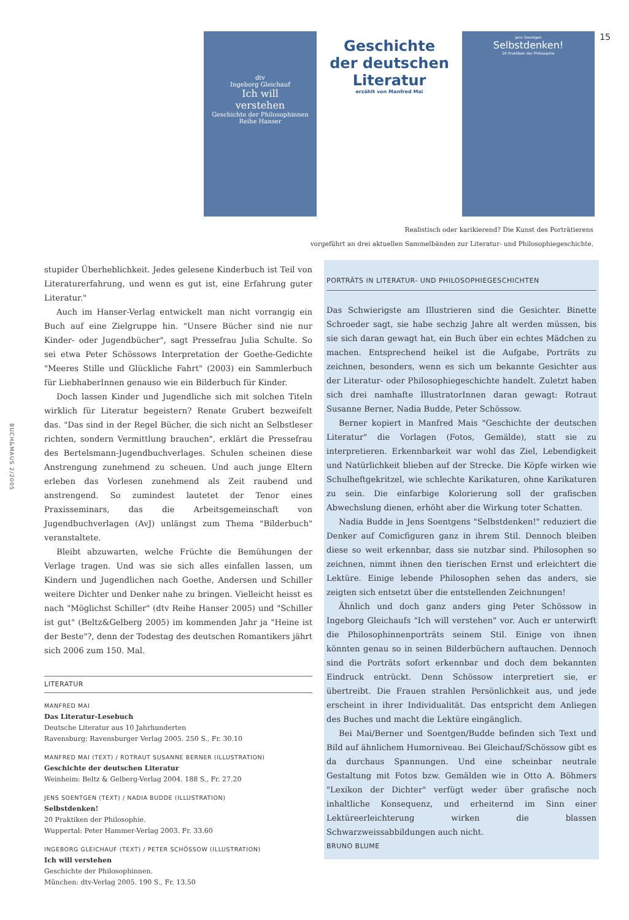15
BUCH&MAUS 2/2005
dtv
Ingeborg Gleichauf
Ich will
verstehen
Geschichte der Philosophinnen
Reihe Hanser
Geschichte
der deutschen
Literatur
erzählt von Manfred Mai
Jens Soentgen
Selbstdenken!
20 Praktiken der Philosophie
Realistisch oder karikierend? Die Kunst des Porträtierens
vorgeführt an drei aktuellen Sammelbänden zur Literatur- und Philosophiegeschichte.
stupider Überheblichkeit. Jedes gelesene Kinderbuch ist Teil von Literaturerfahrung, und wenn es gut ist, eine Erfahrung guter Literatur."
Auch im Hanser-Verlag entwickelt man nicht vorrangig ein Buch auf eine Zielgruppe hin. "Unsere Bücher sind nie nur Kinder- oder Jugendbücher", sagt Pressefrau Julia Schulte. So sei etwa Peter Schössows Interpretation der Goethe-Gedichte "Meeres Stille und Glückliche Fahrt" (2003) ein Sammlerbuch für LiebhaberInnen genauso wie ein Bilderbuch für Kinder.
Doch lassen Kinder und Jugendliche sich mit solchen Titeln wirklich für Literatur begeistern? Renate Grubert bezweifelt das. "Das sind in der Regel Bücher, die sich nicht an Selbstleser richten, sondern Vermittlung brauchen", erklärt die Pressefrau des Bertelsmann-Jugendbuchverlages. Schulen scheinen diese Anstrengung zunehmend zu scheuen. Und auch junge Eltern erleben das Vorlesen zunehmend als Zeit raubend und anstrengend. So zumindest lautetet der Tenor eines Praxisseminars, das die Arbeitsgemeinschaft von Jugendbuchverlagen (AvJ) unlängst zum Thema "Bilderbuch" veranstaltete.
Bleibt abzuwarten, welche Früchte die Bemühungen der Verlage tragen. Und was sie sich alles einfallen lassen, um Kindern und Jugendlichen nach Goethe, Andersen und Schiller weitere Dichter und Denker nahe zu bringen. Vielleicht heisst es nach "Möglichst Schiller" (dtv Reihe Hanser 2005) und "Schiller ist gut" (Beltz&Gelberg 2005) im kommenden Jahr ja "Heine ist der Beste"?, denn der Todestag des deutschen Romantikers jährt sich 2006 zum 150. Mal.
LITERATUR
MANFRED MAI
Das Literatur-Lesebuch
Deutsche Literatur aus 10 Jahrhunderten
Ravensburg: Ravensburger Verlag 2005. 250 S., Fr. 30.10
MANFRED MAI (TEXT) / ROTRAUT SUSANNE BERNER (ILLUSTRATION)
Geschichte der deutschen Literatur
Weinheim: Beltz & Gelberg-Verlag 2004. 188 S., Fr. 27.20
JENS SOENTGEN (TEXT) / NADIA BUDDE (ILLUSTRATION)
Selbstdenken!
20 Praktiken der Philosophie.
Wuppertal: Peter Hammer-Verlag 2003. Fr. 33.60
INGEBORG GLEICHAUF (TEXT) / PETER SCHÖSSOW (ILLUSTRATION)
Ich will verstehen
Geschichte der Philosophinnen.
München: dtv-Verlag 2005. 190 S., Fr. 13.50
PORTRÄTS IN LITERATUR- UND PHILOSOPHIEGESCHICHTEN
Das Schwierigste am Illustrieren sind die Gesichter. Binette Schroeder sagt, sie habe sechzig Jahre alt werden müssen, bis sie sich daran gewagt hat, ein Buch über ein echtes Mädchen zu machen. Entsprechend heikel ist die Aufgabe, Porträts zu zeichnen, besonders, wenn es sich um bekannte Gesichter aus der Literatur- oder Philosophiegeschichte handelt. Zuletzt haben sich drei namhafte IllustratorInnen daran gewagt: Rotraut Susanne Berner, Nadia Budde, Peter Schössow.
Berner kopiert in Manfred Mais "Geschichte der deutschen Literatur" die Vorlagen (Fotos, Gemälde), statt sie zu interpretieren. Erkennbarkeit war wohl das Ziel, Lebendigkeit und Natürlichkeit blieben auf der Strecke. Die Köpfe wirken wie Schulheftgekritzel, wie schlechte Karikaturen, ohne Karikaturen zu sein. Die einfarbige Kolorierung soll der grafischen Abwechslung dienen, erhöht aber die Wirkung toter Schatten.
Nadia Budde in Jens Soentgens "Selbstdenken!" reduziert die Denker auf Comicfiguren ganz in ihrem Stil. Dennoch bleiben diese so weit erkennbar, dass sie nutzbar sind. Philosophen so zeichnen, nimmt ihnen den tierischen Ernst und erleichtert die Lektüre. Einige lebende Philosophen sehen das anders, sie zeigten sich entsetzt über die entstellenden Zeichnungen!
Ähnlich und doch ganz anders ging Peter Schössow in Ingeborg Gleichaufs "Ich will verstehen" vor. Auch er unterwirft die Philosophinnenporträts seinem Stil. Einige von ihnen könnten genau so in seinen Bilderbüchern auftauchen. Dennoch sind die Porträts sofort erkennbar und doch dem bekannten Eindruck entrückt. Denn Schössow interpretiert sie, er übertreibt. Die Frauen strahlen Persönlichkeit aus, und jede erscheint in ihrer Individualität. Das entspricht dem Anliegen des Buches und macht die Lektüre eingänglich.
Bei Mai/Berner und Soentgen/Budde befinden sich Text und Bild auf ähnlichem Humorniveau. Bei Gleichauf/Schössow gibt es da durchaus Spannungen. Und eine scheinbar neutrale Gestaltung mit Fotos bzw. Gemälden wie in Otto A. Böhmers "Lexikon der Dichter" verfügt weder über grafische noch inhaltliche Konsequenz, und erheiternd im Sinn einer Lektüreerleichterung wirken die blassen Schwarzweissabbildungen auch nicht.
BRUNO BLUME